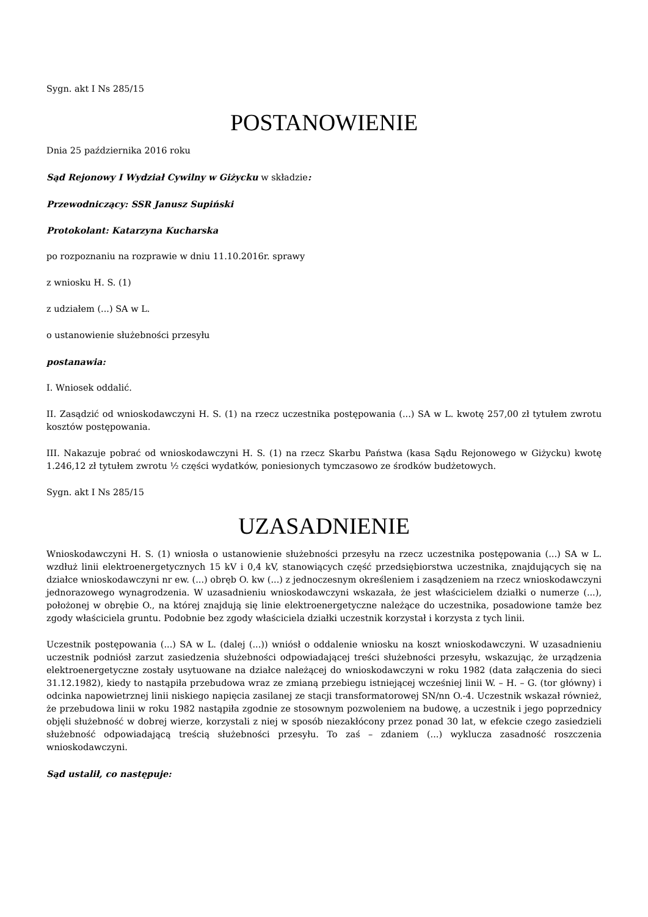Sygn. akt I Ns 285/15
POSTANOWIENIE
Dnia 25 października 2016 roku
Sąd Rejonowy I Wydział Cywilny w Giżycku w składzie:
Przewodniczący: SSR Janusz Supiński
Protokolant: Katarzyna Kucharska
po rozpoznaniu na rozprawie w dniu 11.10.2016r. sprawy
z wniosku H. S. (1)
z udziałem (...) SA w L.
o ustanowienie służebności przesyłu
postanawia:
I. Wniosek oddalić.
II. Zasądzić od wnioskodawczyni H. S. (1) na rzecz uczestnika postępowania (...) SA w L. kwotę 257,00 zł tytułem zwrotu kosztów postępowania.
III. Nakazuje pobrać od wnioskodawczyni H. S. (1) na rzecz Skarbu Państwa (kasa Sądu Rejonowego w Giżycku) kwotę 1.246,12 zł tytułem zwrotu ½ części wydatków, poniesionych tymczasowo ze środków budżetowych.
Sygn. akt I Ns 285/15
UZASADNIENIE
Wnioskodawczyni H. S. (1) wniosła o ustanowienie służebności przesyłu na rzecz uczestnika postępowania (...) SA w L. wzdłuż linii elektroenergetycznych 15 kV i 0,4 kV, stanowiących część przedsiębiorstwa uczestnika, znajdujących się na działce wnioskodawczyni nr ew. (...) obręb O. kw (...) z jednoczesnym określeniem i zasądzeniem na rzecz wnioskodawczyni jednorazowego wynagrodzenia. W uzasadnieniu wnioskodawczyni wskazała, że jest właścicielem działki o numerze (...), położonej w obrębie O., na której znajdują się linie elektroenergetyczne należące do uczestnika, posadowione tamże bez zgody właściciela gruntu. Podobnie bez zgody właściciela działki uczestnik korzystał i korzysta z tych linii.
Uczestnik postępowania (...) SA w L. (dalej (...)) wniósł o oddalenie wniosku na koszt wnioskodawczyni. W uzasadnieniu uczestnik podniósł zarzut zasiedzenia służebności odpowiadającej treści służebności przesyłu, wskazując, że urządzenia elektroenergetyczne zostały usytuowane na działce należącej do wnioskodawczyni w roku 1982 (data załączenia do sieci 31.12.1982), kiedy to nastąpiła przebudowa wraz ze zmianą przebiegu istniejącej wcześniej linii W. – H. – G. (tor główny) i odcinka napowietrznej linii niskiego napięcia zasilanej ze stacji transformatorowej SN/nn O.-4. Uczestnik wskazał również, że przebudowa linii w roku 1982 nastąpiła zgodnie ze stosownym pozwoleniem na budowę, a uczestnik i jego poprzednicy objęli służebność w dobrej wierze, korzystali z niej w sposób niezakłócony przez ponad 30 lat, w efekcie czego zasiedzieli służebność odpowiadającą treścią służebności przesyłu. To zaś – zdaniem (...) wyklucza zasadność roszczenia wnioskodawczyni.
Sąd ustalił, co następuje: